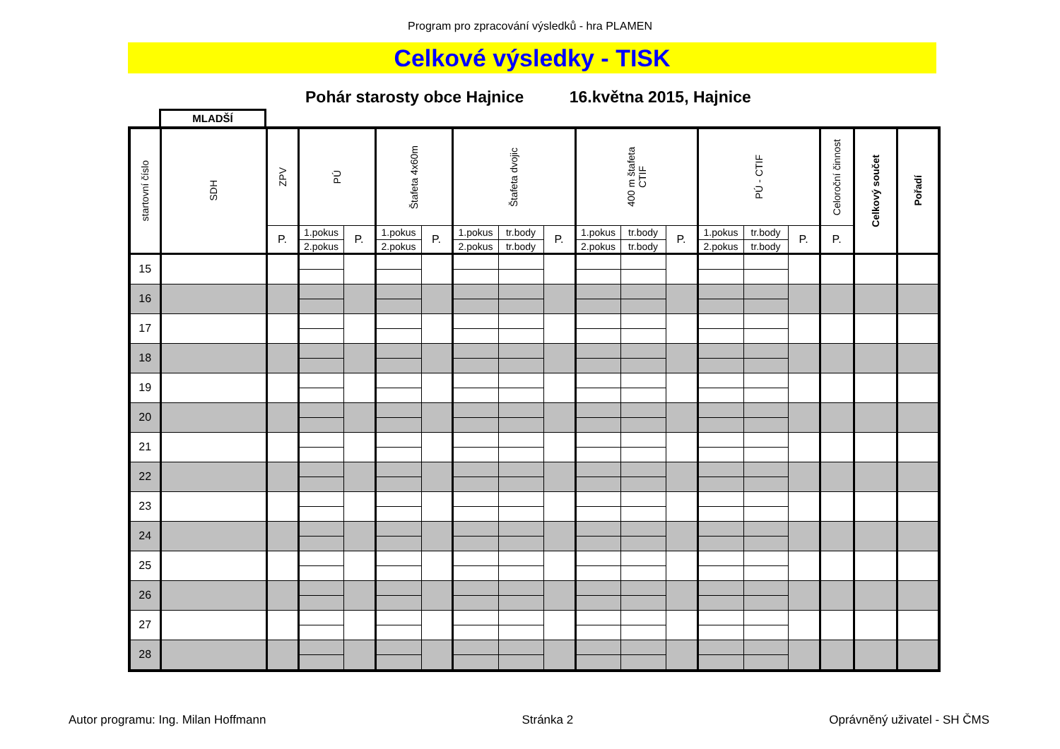Program pro zpracování výsledků - hra PLAMEN
Celkové výsledky - TISK
Pohár starosty obce Hajnice 16.května 2015, Hajnice
MLADŠÍ
| startovní číslo | SDH | ZPV | PÚ | | Štafeta 4x60m | | Štafeta dvojic | | | 400 m štafeta CTIF | | | PÚ - CTIF | | | Celoroční činnost | Celkový součet | Pořadí |
| --- | --- | --- | --- | --- | --- | --- | --- | --- | --- | --- | --- | --- | --- | --- | --- | --- | --- | --- |
| | | P. | 1.pokus | P. | 1.pokus | P. | 1.pokus | tr.body | P. | 1.pokus | tr.body | P. | 1.pokus | tr.body | P. | P. | | |
| | | | 2.pokus | | 2.pokus | | 2.pokus | tr.body | | 2.pokus | tr.body | | 2.pokus | tr.body | | | | |
| 15 | | | | | | | | | | | | | | | | | | |
| 16 | | | | | | | | | | | | | | | | | | |
| 17 | | | | | | | | | | | | | | | | | | |
| 18 | | | | | | | | | | | | | | | | | | |
| 19 | | | | | | | | | | | | | | | | | | |
| 20 | | | | | | | | | | | | | | | | | | |
| 21 | | | | | | | | | | | | | | | | | | |
| 22 | | | | | | | | | | | | | | | | | | |
| 23 | | | | | | | | | | | | | | | | | | |
| 24 | | | | | | | | | | | | | | | | | | |
| 25 | | | | | | | | | | | | | | | | | | |
| 26 | | | | | | | | | | | | | | | | | | |
| 27 | | | | | | | | | | | | | | | | | | |
| 28 | | | | | | | | | | | | | | | | | | |
Autor programu: Ing. Milan Hoffmann Stránka 2 Oprávněný uživatel - SH ČMS